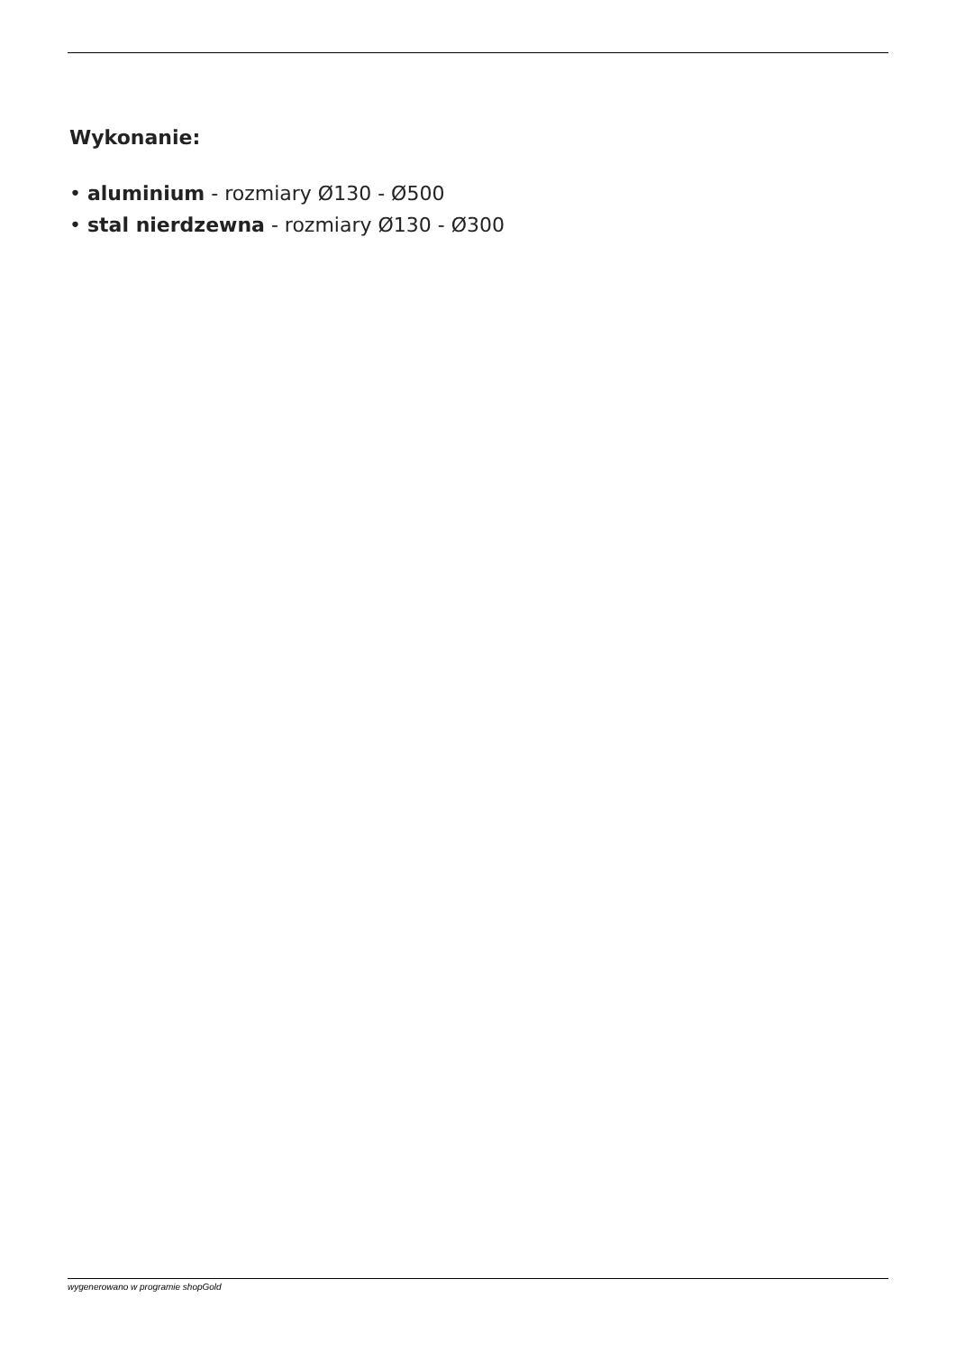Wykonanie:
• aluminium - rozmiary Ø130 - Ø500
• stal nierdzewna - rozmiary Ø130 - Ø300
wygenerowano w programie shopGold